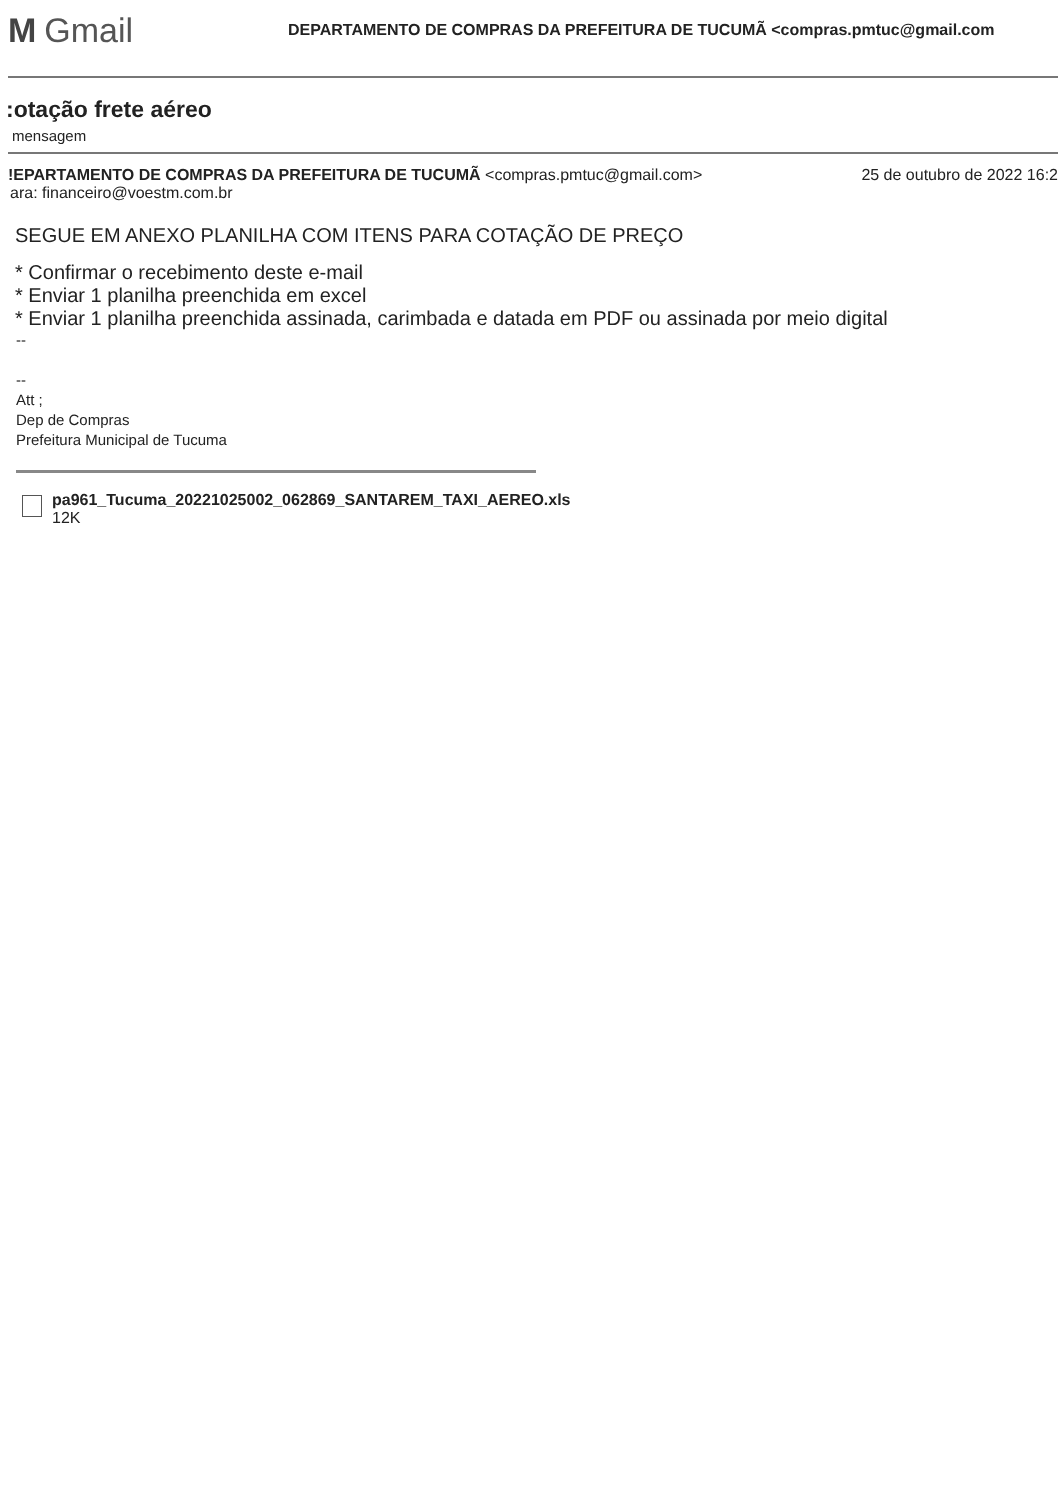M Gmail
DEPARTAMENTO DE COMPRAS DA PREFEITURA DE TUCUMÃ <compras.pmtuc@gmail.com
:otação frete aéreo
mensagem
!EPARTAMENTO DE COMPRAS DA PREFEITURA DE TUCUMÃ <compras.pmtuc@gmail.com>
25 de outubro de 2022 16:2
ara: financeiro@voestm.com.br
SEGUE EM ANEXO PLANILHA COM ITENS PARA COTAÇÃO DE PREÇO
* Confirmar o recebimento deste e-mail
* Enviar 1 planilha preenchida em excel
* Enviar 1 planilha preenchida assinada, carimbada e datada em PDF ou assinada por meio digital
--
--
Att ;
Dep de Compras
Prefeitura Municipal de Tucuma
pa961_Tucuma_20221025002_062869_SANTAREM_TAXI_AEREO.xls
12K